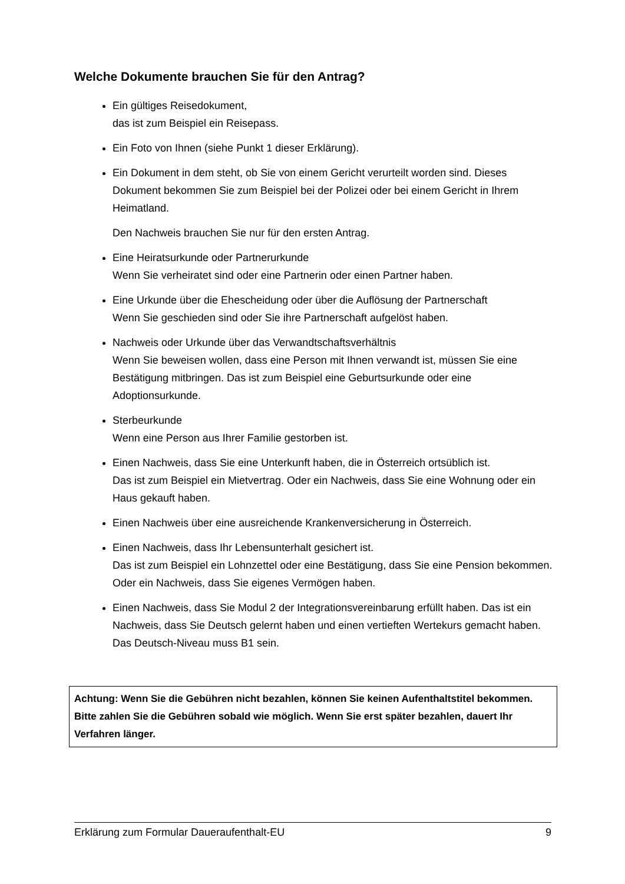Welche Dokumente brauchen Sie für den Antrag?
Ein gültiges Reisedokument,
das ist zum Beispiel ein Reisepass.
Ein Foto von Ihnen (siehe Punkt 1 dieser Erklärung).
Ein Dokument in dem steht, ob Sie von einem Gericht verurteilt worden sind. Dieses Dokument bekommen Sie zum Beispiel bei der Polizei oder bei einem Gericht in Ihrem Heimatland.
Den Nachweis brauchen Sie nur für den ersten Antrag.
Eine Heiratsurkunde oder Partnerurkunde
Wenn Sie verheiratet sind oder eine Partnerin oder einen Partner haben.
Eine Urkunde über die Ehescheidung oder über die Auflösung der Partnerschaft
Wenn Sie geschieden sind oder Sie ihre Partnerschaft aufgelöst haben.
Nachweis oder Urkunde über das Verwandtschaftsverhältnis
Wenn Sie beweisen wollen, dass eine Person mit Ihnen verwandt ist, müssen Sie eine Bestätigung mitbringen. Das ist zum Beispiel eine Geburtsurkunde oder eine Adoptionsurkunde.
Sterbeurkunde
Wenn eine Person aus Ihrer Familie gestorben ist.
Einen Nachweis, dass Sie eine Unterkunft haben, die in Österreich ortsüblich ist.
Das ist zum Beispiel ein Mietvertrag. Oder ein Nachweis, dass Sie eine Wohnung oder ein Haus gekauft haben.
Einen Nachweis über eine ausreichende Krankenversicherung in Österreich.
Einen Nachweis, dass Ihr Lebensunterhalt gesichert ist.
Das ist zum Beispiel ein Lohnzettel oder eine Bestätigung, dass Sie eine Pension bekommen.
Oder ein Nachweis, dass Sie eigenes Vermögen haben.
Einen Nachweis, dass Sie Modul 2 der Integrationsvereinbarung erfüllt haben. Das ist ein Nachweis, dass Sie Deutsch gelernt haben und einen vertieften Wertekurs gemacht haben.
Das Deutsch-Niveau muss B1 sein.
Achtung: Wenn Sie die Gebühren nicht bezahlen, können Sie keinen Aufenthaltstitel bekommen.
Bitte zahlen Sie die Gebühren sobald wie möglich. Wenn Sie erst später bezahlen, dauert Ihr Verfahren länger.
Erklärung zum Formular Daueraufenthalt-EU 9